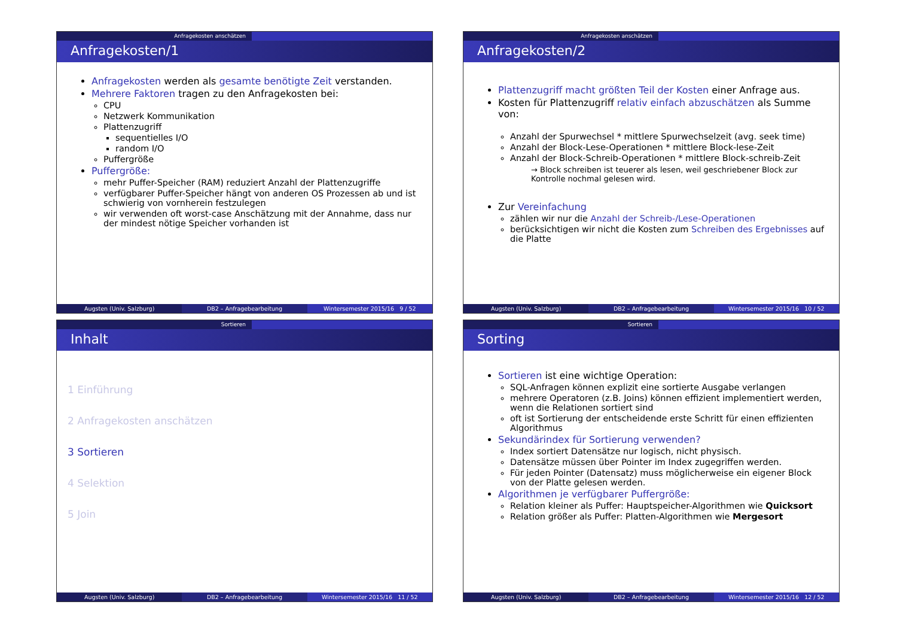Anfragekosten anschätzen
Anfragekosten/1
Anfragekosten werden als gesamte benötigte Zeit verstanden.
Mehrere Faktoren tragen zu den Anfragekosten bei:
CPU
Netzwerk Kommunikation
Plattenzugriff
sequentielles I/O
random I/O
Puffergröße
Puffergröße:
mehr Puffer-Speicher (RAM) reduziert Anzahl der Plattenzugriffe
verfügbarer Puffer-Speicher hängt von anderen OS Prozessen ab und ist schwierig von vornherein festzulegen
wir verwenden oft worst-case Anschätzung mit der Annahme, dass nur der mindest nötige Speicher vorhanden ist
Augsten (Univ. Salzburg) DB2 – Anfragebearbeitung Wintersemester 2015/16 9 / 52
Anfragekosten anschätzen
Anfragekosten/2
Plattenzugriff macht größten Teil der Kosten einer Anfrage aus.
Kosten für Plattenzugriff relativ einfach abzuschätzen als Summe von:
Anzahl der Spurwechsel * mittlere Spurwechselzeit (avg. seek time)
Anzahl der Block-Lese-Operationen * mittlere Block-lese-Zeit
Anzahl der Block-Schreib-Operationen * mittlere Block-schreib-Zeit
→ Block schreiben ist teuerer als lesen, weil geschriebener Block zur Kontrolle nochmal gelesen wird.
Zur Vereinfachung
zählen wir nur die Anzahl der Schreib-/Lese-Operationen
berücksichtigen wir nicht die Kosten zum Schreiben des Ergebnisses auf die Platte
Augsten (Univ. Salzburg) DB2 – Anfragebearbeitung Wintersemester 2015/16 10 / 52
Sortieren
Inhalt
1 Einführung
2 Anfragekosten anschätzen
3 Sortieren
4 Selektion
5 Join
Augsten (Univ. Salzburg) DB2 – Anfragebearbeitung Wintersemester 2015/16 11 / 52
Sortieren
Sorting
Sortieren ist eine wichtige Operation:
SQL-Anfragen können explizit eine sortierte Ausgabe verlangen
mehrere Operatoren (z.B. Joins) können effizient implementiert werden, wenn die Relationen sortiert sind
oft ist Sortierung der entscheidende erste Schritt für einen effizienten Algorithmus
Sekundärindex für Sortierung verwenden?
Index sortiert Datensätze nur logisch, nicht physisch.
Datensätze müssen über Pointer im Index zugegriffen werden.
Für jeden Pointer (Datensatz) muss möglicherweise ein eigener Block von der Platte gelesen werden.
Algorithmen je verfügbarer Puffergröße:
Relation kleiner als Puffer: Hauptspeicher-Algorithmen wie Quicksort
Relation größer als Puffer: Platten-Algorithmen wie Mergesort
Augsten (Univ. Salzburg) DB2 – Anfragebearbeitung Wintersemester 2015/16 12 / 52